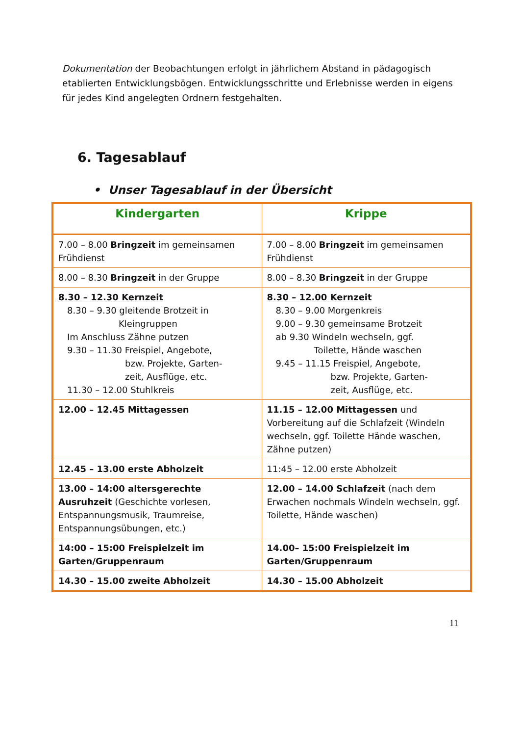Dokumentation der Beobachtungen erfolgt in jährlichem Abstand in pädagogisch etablierten Entwicklungsbögen. Entwicklungsschritte und Erlebnisse werden in eigens für jedes Kind angelegten Ordnern festgehalten.
6. Tagesablauf
• Unser Tagesablauf in der Übersicht
| Kindergarten | Krippe |
| --- | --- |
| 7.00 – 8.00 Bringzeit im gemeinsamen Frühdienst | 7.00 – 8.00 Bringzeit im gemeinsamen Frühdienst |
| 8.00 – 8.30 Bringzeit in der Gruppe | 8.00 – 8.30 Bringzeit in der Gruppe |
| 8.30 – 12.30 Kernzeit 8.30 – 9.30 gleitende Brotzeit in Kleingruppen Im Anschluss Zähne putzen 9.30 – 11.30 Freispiel, Angebote, bzw. Projekte, Garten- zeit, Ausflüge, etc. 11.30 – 12.00 Stuhlkreis | 8.30 – 12.00 Kernzeit 8.30 – 9.00 Morgenkreis 9.00 – 9.30 gemeinsame Brotzeit ab 9.30 Windeln wechseln, ggf. Toilette, Hände waschen 9.45 – 11.15 Freispiel, Angebote, bzw. Projekte, Garten- zeit, Ausflüge, etc. |
| 12.00 – 12.45 Mittagessen | 11.15 – 12.00 Mittagessen und Vorbereitung auf die Schlafzeit (Windeln wechseln, ggf. Toilette Hände waschen, Zähne putzen) |
| 12.45 – 13.00 erste Abholzeit | 11:45 – 12.00 erste Abholzeit |
| 13.00 – 14:00 altersgerechte Ausruhzeit (Geschichte vorlesen, Entspannungsmusik, Traumreise, Entspannungsübungen, etc.) | 12.00 – 14.00 Schlafzeit (nach dem Erwachen nochmals Windeln wechseln, ggf. Toilette, Hände waschen) |
| 14:00 – 15:00 Freispielzeit im Garten/Gruppenraum | 14.00– 15:00 Freispielzeit im Garten/Gruppenraum |
| 14.30 – 15.00 zweite Abholzeit | 14.30 – 15.00 Abholzeit |
11